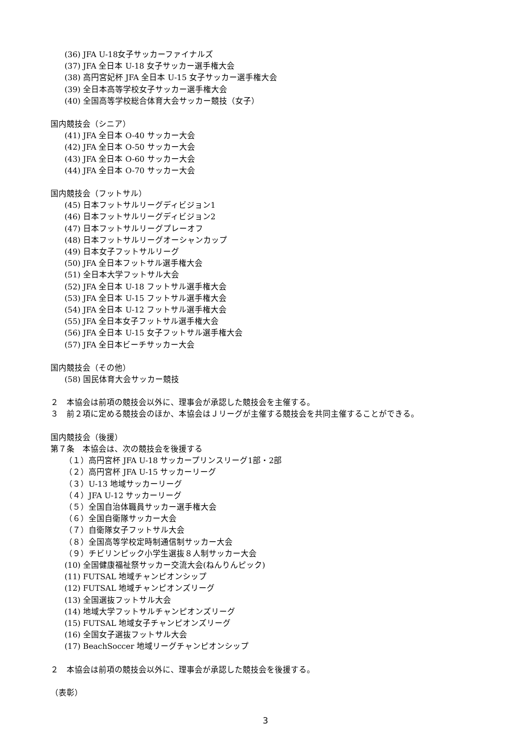(36) JFA U-18女子サッカーファイナルズ
(37) JFA 全日本 U-18 女子サッカー選手権大会
(38) 高円宮妃杯 JFA 全日本 U-15 女子サッカー選手権大会
(39) 全日本高等学校女子サッカー選手権大会
(40) 全国高等学校総合体育大会サッカー競技（女子）
国内競技会（シニア）
(41) JFA 全日本 O-40 サッカー大会
(42) JFA 全日本 O-50 サッカー大会
(43) JFA 全日本 O-60 サッカー大会
(44) JFA 全日本 O-70 サッカー大会
国内競技会（フットサル）
(45) 日本フットサルリーグディビジョン1
(46) 日本フットサルリーグディビジョン2
(47) 日本フットサルリーグプレーオフ
(48) 日本フットサルリーグオーシャンカップ
(49) 日本女子フットサルリーグ
(50) JFA 全日本フットサル選手権大会
(51) 全日本大学フットサル大会
(52) JFA 全日本 U-18 フットサル選手権大会
(53) JFA 全日本 U-15 フットサル選手権大会
(54) JFA 全日本 U-12 フットサル選手権大会
(55) JFA 全日本女子フットサル選手権大会
(56) JFA 全日本 U-15 女子フットサル選手権大会
(57) JFA 全日本ビーチサッカー大会
国内競技会（その他）
(58) 国民体育大会サッカー競技
２　本協会は前項の競技会以外に、理事会が承認した競技会を主催する。
３　前２項に定める競技会のほか、本協会はＪリーグが主催する競技会を共同主催することができる。
国内競技会（後援）
第７条　本協会は、次の競技会を後援する
（１）高円宮杯 JFA U-18 サッカープリンスリーグ1部・2部
（２）高円宮杯 JFA U-15 サッカーリーグ
（３）U-13 地域サッカーリーグ
（４）JFA U-12 サッカーリーグ
（５）全国自治体職員サッカー選手権大会
（６）全国自衛隊サッカー大会
（７）自衛隊女子フットサル大会
（８）全国高等学校定時制通信制サッカー大会
（９）チビリンピック小学生選抜８人制サッカー大会
(10) 全国健康福祉祭サッカー交流大会(ねんりんピック)
(11) FUTSAL 地域チャンピオンシップ
(12) FUTSAL 地域チャンピオンズリーグ
(13) 全国選抜フットサル大会
(14) 地域大学フットサルチャンピオンズリーグ
(15) FUTSAL 地域女子チャンピオンズリーグ
(16) 全国女子選抜フットサル大会
(17) BeachSoccer 地域リーグチャンピオンシップ
２　本協会は前項の競技会以外に、理事会が承認した競技会を後援する。
（表彰）
3